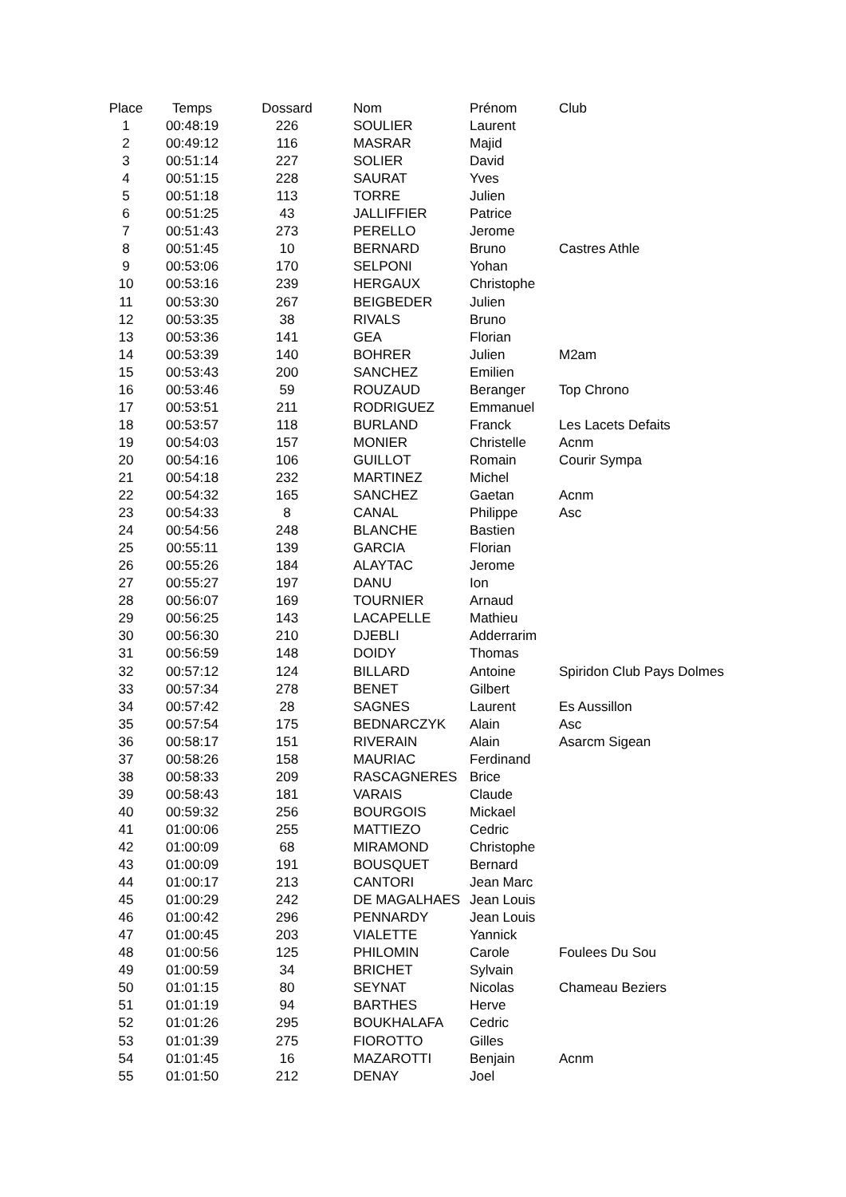| Place | Temps | Dossard | Nom | Prénom | Club |
| --- | --- | --- | --- | --- | --- |
| 1 | 00:48:19 | 226 | SOULIER | Laurent | |
| 2 | 00:49:12 | 116 | MASRAR | Majid | |
| 3 | 00:51:14 | 227 | SOLIER | David | |
| 4 | 00:51:15 | 228 | SAURAT | Yves | |
| 5 | 00:51:18 | 113 | TORRE | Julien | |
| 6 | 00:51:25 | 43 | JALLIFFIER | Patrice | |
| 7 | 00:51:43 | 273 | PERELLO | Jerome | |
| 8 | 00:51:45 | 10 | BERNARD | Bruno | Castres Athle |
| 9 | 00:53:06 | 170 | SELPONI | Yohan | |
| 10 | 00:53:16 | 239 | HERGAUX | Christophe | |
| 11 | 00:53:30 | 267 | BEIGBEDER | Julien | |
| 12 | 00:53:35 | 38 | RIVALS | Bruno | |
| 13 | 00:53:36 | 141 | GEA | Florian | |
| 14 | 00:53:39 | 140 | BOHRER | Julien | M2am |
| 15 | 00:53:43 | 200 | SANCHEZ | Emilien | |
| 16 | 00:53:46 | 59 | ROUZAUD | Beranger | Top Chrono |
| 17 | 00:53:51 | 211 | RODRIGUEZ | Emmanuel | |
| 18 | 00:53:57 | 118 | BURLAND | Franck | Les Lacets Defaits |
| 19 | 00:54:03 | 157 | MONIER | Christelle | Acnm |
| 20 | 00:54:16 | 106 | GUILLOT | Romain | Courir Sympa |
| 21 | 00:54:18 | 232 | MARTINEZ | Michel | |
| 22 | 00:54:32 | 165 | SANCHEZ | Gaetan | Acnm |
| 23 | 00:54:33 | 8 | CANAL | Philippe | Asc |
| 24 | 00:54:56 | 248 | BLANCHE | Bastien | |
| 25 | 00:55:11 | 139 | GARCIA | Florian | |
| 26 | 00:55:26 | 184 | ALAYTAC | Jerome | |
| 27 | 00:55:27 | 197 | DANU | Ion | |
| 28 | 00:56:07 | 169 | TOURNIER | Arnaud | |
| 29 | 00:56:25 | 143 | LACAPELLE | Mathieu | |
| 30 | 00:56:30 | 210 | DJEBLI | Adderrarim | |
| 31 | 00:56:59 | 148 | DOIDY | Thomas | |
| 32 | 00:57:12 | 124 | BILLARD | Antoine | Spiridon Club Pays Dolmes |
| 33 | 00:57:34 | 278 | BENET | Gilbert | |
| 34 | 00:57:42 | 28 | SAGNES | Laurent | Es Aussillon |
| 35 | 00:57:54 | 175 | BEDNARCZYK | Alain | Asc |
| 36 | 00:58:17 | 151 | RIVERAIN | Alain | Asarcm Sigean |
| 37 | 00:58:26 | 158 | MAURIAC | Ferdinand | |
| 38 | 00:58:33 | 209 | RASCAGNERES | Brice | |
| 39 | 00:58:43 | 181 | VARAIS | Claude | |
| 40 | 00:59:32 | 256 | BOURGOIS | Mickael | |
| 41 | 01:00:06 | 255 | MATTIEZO | Cedric | |
| 42 | 01:00:09 | 68 | MIRAMOND | Christophe | |
| 43 | 01:00:09 | 191 | BOUSQUET | Bernard | |
| 44 | 01:00:17 | 213 | CANTORI | Jean Marc | |
| 45 | 01:00:29 | 242 | DE MAGALHAES | Jean Louis | |
| 46 | 01:00:42 | 296 | PENNARDY | Jean Louis | |
| 47 | 01:00:45 | 203 | VIALETTE | Yannick | |
| 48 | 01:00:56 | 125 | PHILOMIN | Carole | Foulees Du Sou |
| 49 | 01:00:59 | 34 | BRICHET | Sylvain | |
| 50 | 01:01:15 | 80 | SEYNAT | Nicolas | Chameau Beziers |
| 51 | 01:01:19 | 94 | BARTHES | Herve | |
| 52 | 01:01:26 | 295 | BOUKHALAFA | Cedric | |
| 53 | 01:01:39 | 275 | FIOROTTO | Gilles | |
| 54 | 01:01:45 | 16 | MAZAROTTI | Benjain | Acnm |
| 55 | 01:01:50 | 212 | DENAY | Joel | |